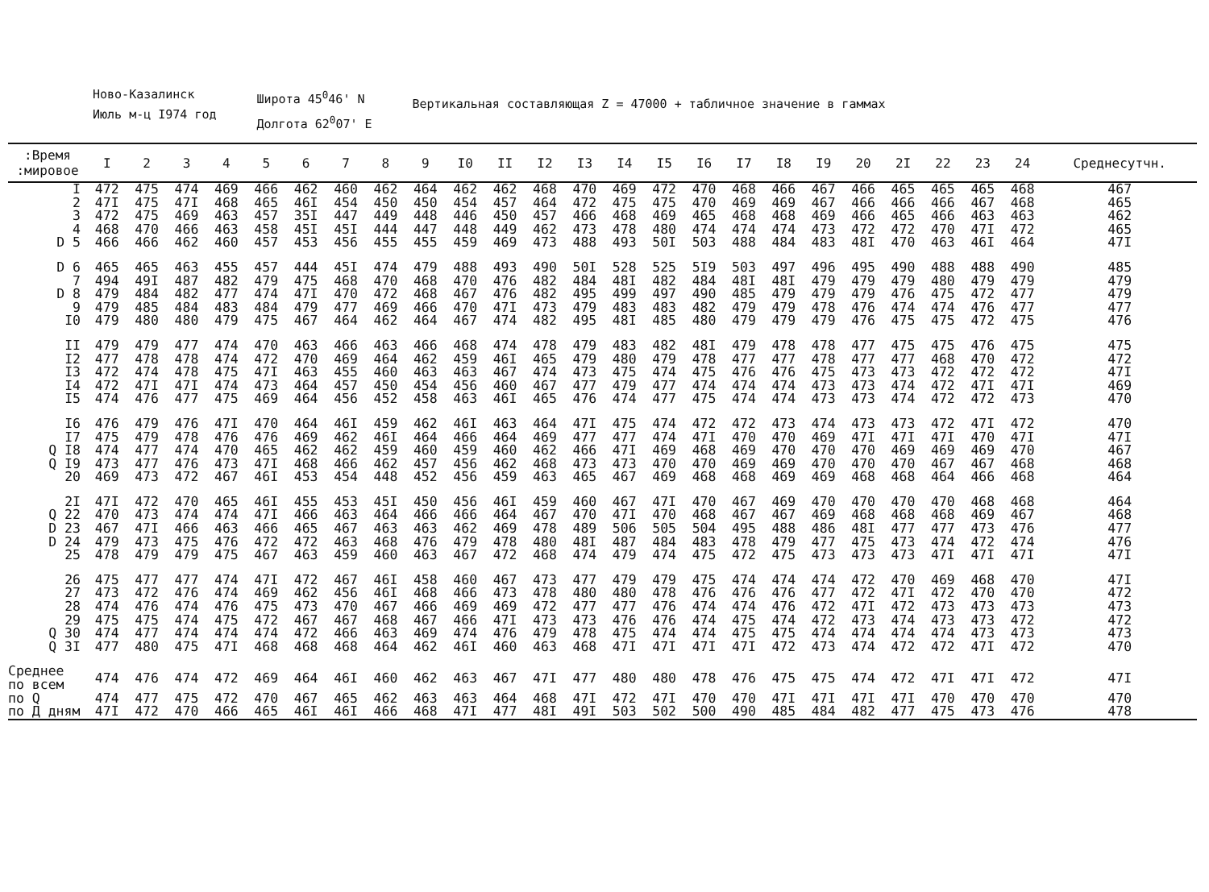Ново-Казалинск
Июль м-ц I974 год
Широта 45<sup>0</sup>46' N
Долгота 62<sup>0</sup>07' E
Вертикальная составляющая Z = 47000 + табличное значение в гаммах
| :Время :мировое | I | 2 | 3 | 4 | 5 | 6 | 7 | 8 | 9 | I0 | II | I2 | I3 | I4 | I5 | I6 | I7 | I8 | I9 | 20 | 2I | 22 | 23 | 24 | Среднесутчн. |
| --- | --- | --- | --- | --- | --- | --- | --- | --- | --- | --- | --- | --- | --- | --- | --- | --- | --- | --- | --- | --- | --- | --- | --- | --- | --- |
| I | 472 | 475 | 474 | 469 | 466 | 462 | 460 | 462 | 464 | 462 | 462 | 468 | 470 | 469 | 472 | 470 | 468 | 466 | 467 | 466 | 465 | 465 | 465 | 468 | 467 |
| 2 | 47I | 475 | 47I | 468 | 465 | 46I | 454 | 450 | 450 | 454 | 457 | 464 | 472 | 475 | 475 | 470 | 469 | 469 | 467 | 466 | 466 | 466 | 467 | 468 | 465 |
| 3 | 472 | 475 | 469 | 463 | 457 | 35I | 447 | 449 | 448 | 446 | 450 | 457 | 466 | 468 | 469 | 465 | 468 | 468 | 469 | 466 | 465 | 466 | 463 | 463 | 462 |
| 4 | 468 | 470 | 466 | 463 | 458 | 45I | 45I | 444 | 447 | 448 | 449 | 462 | 473 | 478 | 480 | 474 | 474 | 474 | 473 | 472 | 472 | 470 | 47I | 472 | 465 |
| D 5 | 466 | 466 | 462 | 460 | 457 | 453 | 456 | 455 | 455 | 459 | 469 | 473 | 488 | 493 | 50I | 503 | 488 | 484 | 483 | 48I | 470 | 463 | 46I | 464 | 47I |
| D 6 | 465 | 465 | 463 | 455 | 457 | 444 | 45I | 474 | 479 | 488 | 493 | 490 | 50I | 528 | 525 | 5I9 | 503 | 497 | 496 | 495 | 490 | 488 | 488 | 490 | 485 |
| 7 | 494 | 49I | 487 | 482 | 479 | 475 | 468 | 470 | 468 | 470 | 476 | 482 | 484 | 48I | 482 | 484 | 48I | 48I | 479 | 479 | 479 | 480 | 479 | 479 | 479 |
| D 8 | 479 | 484 | 482 | 477 | 474 | 47I | 470 | 472 | 468 | 467 | 476 | 482 | 495 | 499 | 497 | 490 | 485 | 479 | 479 | 479 | 476 | 475 | 472 | 477 | 479 |
| 9 | 479 | 485 | 484 | 483 | 484 | 479 | 477 | 469 | 466 | 470 | 47I | 473 | 479 | 483 | 483 | 482 | 479 | 479 | 478 | 476 | 474 | 474 | 476 | 477 | 477 |
| I0 | 479 | 480 | 480 | 479 | 475 | 467 | 464 | 462 | 464 | 467 | 474 | 482 | 495 | 48I | 485 | 480 | 479 | 479 | 479 | 476 | 475 | 475 | 472 | 475 | 476 |
| II | 479 | 479 | 477 | 474 | 470 | 463 | 466 | 463 | 466 | 468 | 474 | 478 | 479 | 483 | 482 | 48I | 479 | 478 | 478 | 477 | 475 | 475 | 476 | 475 | 475 |
| I2 | 477 | 478 | 478 | 474 | 472 | 470 | 469 | 464 | 462 | 459 | 46I | 465 | 479 | 480 | 479 | 478 | 477 | 477 | 478 | 477 | 477 | 468 | 470 | 472 | 472 |
| I3 | 472 | 474 | 478 | 475 | 47I | 463 | 455 | 460 | 463 | 463 | 467 | 474 | 473 | 475 | 474 | 475 | 476 | 476 | 475 | 473 | 473 | 472 | 472 | 472 | 47I |
| I4 | 472 | 47I | 47I | 474 | 473 | 464 | 457 | 450 | 454 | 456 | 460 | 467 | 477 | 479 | 477 | 474 | 474 | 474 | 473 | 473 | 474 | 472 | 47I | 47I | 469 |
| I5 | 474 | 476 | 477 | 475 | 469 | 464 | 456 | 452 | 458 | 463 | 46I | 465 | 476 | 474 | 477 | 475 | 474 | 474 | 473 | 473 | 474 | 472 | 472 | 473 | 470 |
| I6 | 476 | 479 | 476 | 47I | 470 | 464 | 46I | 459 | 462 | 46I | 463 | 464 | 47I | 475 | 474 | 472 | 472 | 473 | 474 | 473 | 473 | 472 | 47I | 472 | 470 |
| I7 | 475 | 479 | 478 | 476 | 476 | 469 | 462 | 46I | 464 | 466 | 464 | 469 | 477 | 477 | 474 | 47I | 470 | 470 | 469 | 47I | 47I | 47I | 470 | 47I | 47I |
| Q I8 | 474 | 477 | 474 | 470 | 465 | 462 | 462 | 459 | 460 | 459 | 460 | 462 | 466 | 47I | 469 | 468 | 469 | 470 | 470 | 470 | 469 | 469 | 469 | 470 | 467 |
| Q I9 | 473 | 477 | 476 | 473 | 47I | 468 | 466 | 462 | 457 | 456 | 462 | 468 | 473 | 473 | 470 | 470 | 469 | 469 | 470 | 470 | 470 | 467 | 467 | 468 | 468 |
| 20 | 469 | 473 | 472 | 467 | 46I | 453 | 454 | 448 | 452 | 456 | 459 | 463 | 465 | 467 | 469 | 468 | 468 | 469 | 469 | 468 | 468 | 464 | 466 | 468 | 464 |
| 2I | 47I | 472 | 470 | 465 | 46I | 455 | 453 | 45I | 450 | 456 | 46I | 459 | 460 | 467 | 47I | 470 | 467 | 469 | 470 | 470 | 470 | 470 | 468 | 468 | 464 |
| Q 22 | 470 | 473 | 474 | 474 | 47I | 466 | 463 | 464 | 466 | 466 | 464 | 467 | 470 | 47I | 470 | 468 | 467 | 467 | 469 | 468 | 468 | 468 | 469 | 467 | 468 |
| D 23 | 467 | 47I | 466 | 463 | 466 | 465 | 467 | 463 | 463 | 462 | 469 | 478 | 489 | 506 | 505 | 504 | 495 | 488 | 486 | 48I | 477 | 477 | 473 | 476 | 477 |
| D 24 | 479 | 473 | 475 | 476 | 472 | 472 | 463 | 468 | 476 | 479 | 478 | 480 | 48I | 487 | 484 | 483 | 478 | 479 | 477 | 475 | 473 | 474 | 472 | 474 | 476 |
| 25 | 478 | 479 | 479 | 475 | 467 | 463 | 459 | 460 | 463 | 467 | 472 | 468 | 474 | 479 | 474 | 475 | 472 | 475 | 473 | 473 | 473 | 47I | 47I | 47I | 47I |
| 26 | 475 | 477 | 477 | 474 | 47I | 472 | 467 | 46I | 458 | 460 | 467 | 473 | 477 | 479 | 479 | 475 | 474 | 474 | 474 | 472 | 470 | 469 | 468 | 470 | 47I |
| 27 | 473 | 472 | 476 | 474 | 469 | 462 | 456 | 46I | 468 | 466 | 473 | 478 | 480 | 480 | 478 | 476 | 476 | 476 | 477 | 472 | 47I | 472 | 470 | 470 | 472 |
| 28 | 474 | 476 | 474 | 476 | 475 | 473 | 470 | 467 | 466 | 469 | 469 | 472 | 477 | 477 | 476 | 474 | 474 | 476 | 472 | 47I | 472 | 473 | 473 | 473 | 473 |
| 29 | 475 | 475 | 474 | 475 | 472 | 467 | 467 | 468 | 467 | 466 | 47I | 473 | 473 | 476 | 476 | 474 | 475 | 474 | 472 | 473 | 474 | 473 | 473 | 472 | 472 |
| Q 30 | 474 | 477 | 474 | 474 | 474 | 472 | 466 | 463 | 469 | 474 | 476 | 479 | 478 | 475 | 474 | 474 | 475 | 475 | 474 | 474 | 474 | 474 | 473 | 473 | 473 |
| Q 3I | 477 | 480 | 475 | 47I | 468 | 468 | 468 | 464 | 462 | 46I | 460 | 463 | 468 | 47I | 47I | 47I | 47I | 472 | 473 | 474 | 472 | 472 | 47I | 472 | 470 |
| Среднее по всем | 474 | 476 | 474 | 472 | 469 | 464 | 46I | 460 | 462 | 463 | 467 | 47I | 477 | 480 | 480 | 478 | 476 | 475 | 475 | 474 | 472 | 47I | 47I | 472 | 47I |
| по Q | 474 | 477 | 475 | 472 | 470 | 467 | 465 | 462 | 463 | 463 | 464 | 468 | 47I | 472 | 47I | 470 | 470 | 47I | 47I | 47I | 47I | 470 | 470 | 470 | 470 |
| по Д дням | 47I | 472 | 470 | 466 | 465 | 46I | 46I | 466 | 468 | 47I | 477 | 48I | 49I | 503 | 502 | 500 | 490 | 485 | 484 | 482 | 477 | 475 | 473 | 476 | 478 |